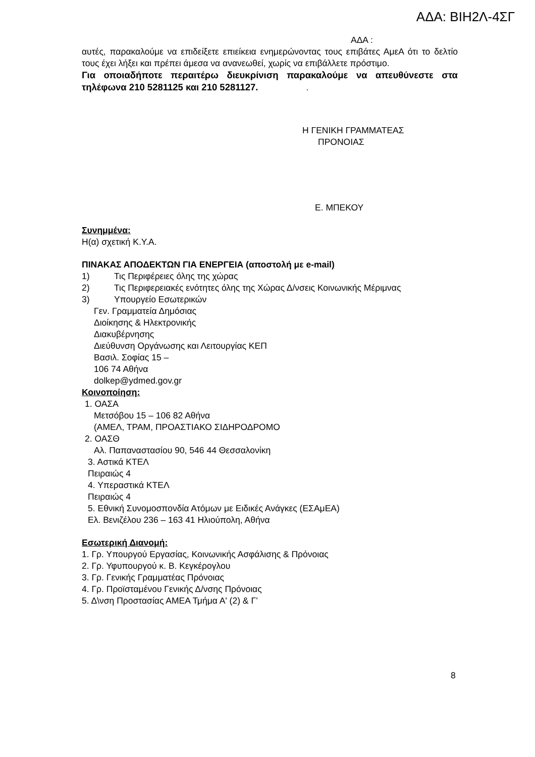ΑΔΑ: ΒΙΗ2Λ-4ΣΓ
ΑΔΑ :
αυτές, παρακαλούμε να επιδείξετε επιείκεια ενημερώνοντας τους επιβάτες ΑμεΑ ότι το δελτίο τους έχει λήξει και πρέπει άμεσα να ανανεωθεί, χωρίς να επιβάλλετε πρόστιμο.
Για οποιαδήποτε περαιτέρω διευκρίνιση παρακαλούμε να απευθύνεστε στα τηλέφωνα 210 5281125 και 210 5281127. .
Η ΓΕΝΙΚΗ ΓΡΑΜΜΑΤΕΑΣ
ΠΡΟΝΟΙΑΣ
Ε. ΜΠΕΚΟΥ
Συνημμένα:
Η(α) σχετική Κ.Υ.Α.
ΠΙΝΑΚΑΣ ΑΠΟΔΕΚΤΩΝ ΓΙΑ ΕΝΕΡΓΕΙΑ (αποστολή με e-mail)
1) Τις Περιφέρειες όλης της χώρας
2) Τις Περιφερειακές ενότητες όλης της Χώρας Δ/νσεις Κοινωνικής Μέριμνας
3) Υπουργείο Εσωτερικών
Γεν. Γραμματεία Δημόσιας
Διοίκησης & Ηλεκτρονικής
Διακυβέρνησης
Διεύθυνση Οργάνωσης και Λειτουργίας ΚΕΠ
Βασιλ. Σοφίας 15 –
106 74 Αθήνα
dolkep@ydmed.gov.gr
Κοινοποίηση:
1. ΟΑΣΑ
Μετσόβου 15 – 106 82 Αθήνα
(ΑΜΕΛ, ΤΡΑΜ, ΠΡΟΑΣΤΙΑΚΟ ΣΙΔΗΡΟΔΡΟΜΟ
2. ΟΑΣΘ
Αλ. Παπαναστασίου 90, 546 44 Θεσσαλονίκη
3. Αστικά ΚΤΕΛ
Πειραιώς 4
4. Υπεραστικά ΚΤΕΛ
Πειραιώς 4
5. Εθνική Συνομοσπονδία Ατόμων με Ειδικές Ανάγκες (ΕΣΑμΕΑ)
Ελ. Βενιζέλου 236 – 163 41 Ηλιούπολη, Αθήνα
Εσωτερική Διανομή:
1. Γρ. Υπουργού Εργασίας, Κοινωνικής Ασφάλισης & Πρόνοιας
2. Γρ. Υφυπουργού κ. Β. Κεγκέρογλου
3. Γρ. Γενικής Γραμματέας Πρόνοιας
4. Γρ. Προϊσταμένου Γενικής Δ/νσης Πρόνοιας
5. Δ\νση Προστασίας ΑΜΕΑ Τμήμα Α' (2) & Γ’
8